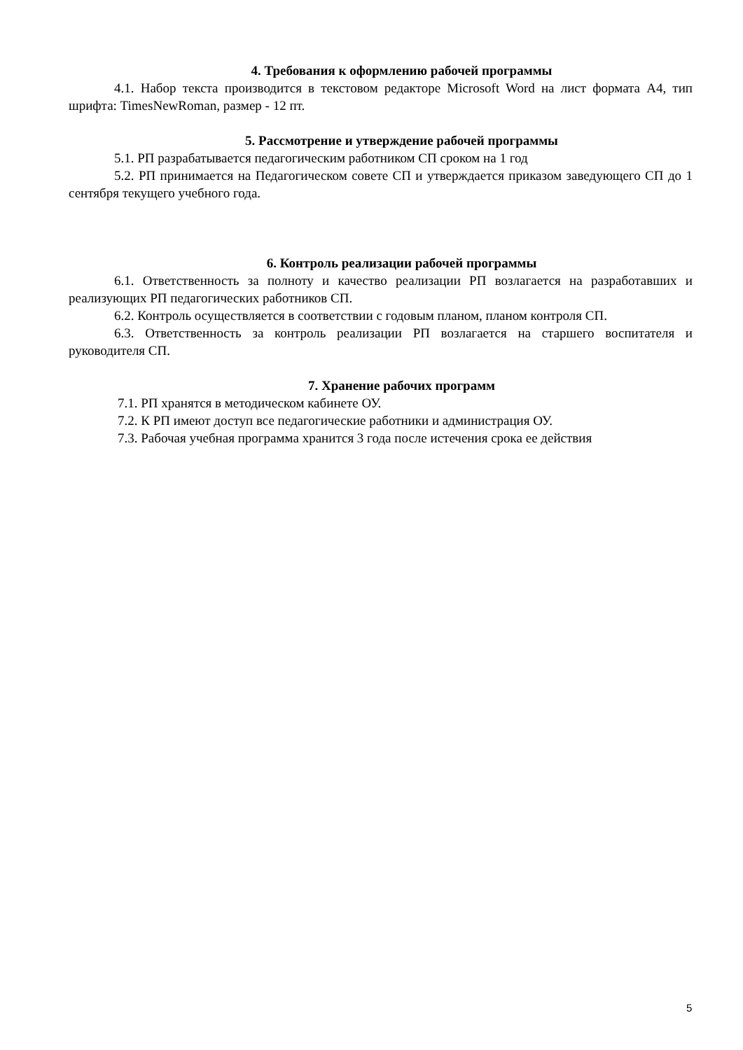4. Требования к оформлению рабочей программы
4.1. Набор текста производится в текстовом редакторе Microsoft Word на лист формата А4, тип шрифта: TimesNewRoman, размер - 12 пт.
5. Рассмотрение и утверждение рабочей программы
5.1. РП разрабатывается педагогическим работником СП сроком на 1 год
5.2. РП принимается на Педагогическом совете СП и утверждается приказом заведующего СП до 1 сентября текущего учебного года.
6. Контроль реализации рабочей программы
6.1. Ответственность за полноту и качество реализации РП возлагается на разработавших и реализующих РП педагогических работников СП.
6.2. Контроль осуществляется в соответствии с годовым планом, планом контроля СП.
6.3. Ответственность за контроль реализации РП возлагается на старшего воспитателя и руководителя СП.
7. Хранение рабочих программ
7.1. РП хранятся в методическом кабинете ОУ.
7.2. К РП имеют доступ все педагогические работники и администрация ОУ.
7.3. Рабочая учебная программа хранится 3 года после истечения срока ее действия
5